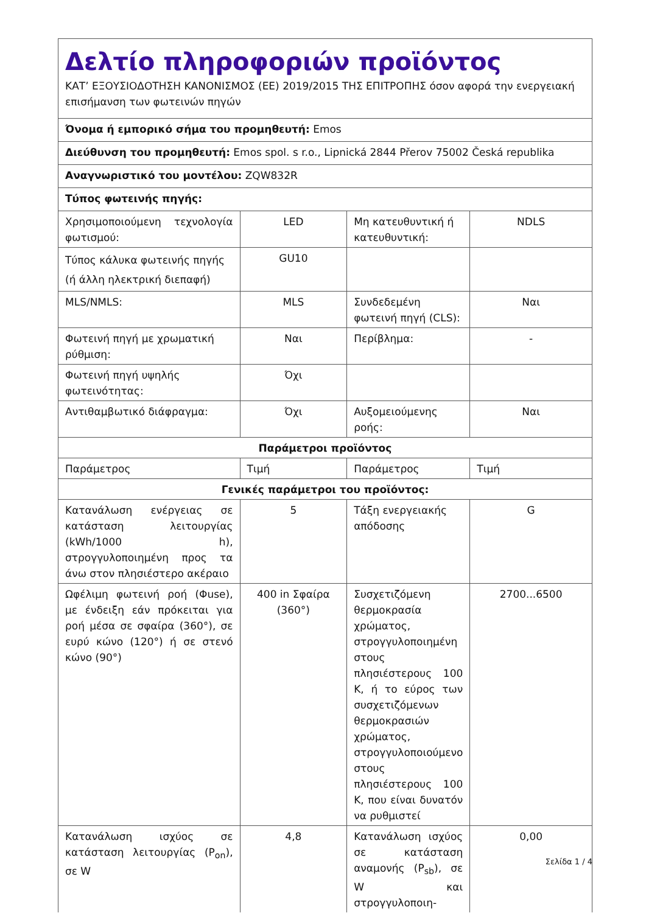| Δελτίο πληροφοριών προϊόντος ΚΑΤ’ ΕΞΟΥΣΙΟΔΟΤΗΣΗ ΚΑΝΟΝΙΣΜΟΣ (ΕΕ) 2019/2015 ΤΗΣ ΕΠΙΤΡΟΠΗΣ όσον αφορά την ενεργειακή επισήμανση των φωτεινών πηγών | | | |
| Όνομα ή εμπορικό σήμα του προμηθευτή: Emos | | | |
| Διεύθυνση του προμηθευτή: Emos spol. s r.o., Lipnická 2844 Přerov 75002 Česká republika | | | |
| Αναγνωριστικό του μοντέλου: ZQW832R | | | |
| Τύπος φωτεινής πηγής: | | | |
| Χρησιμοποιούμενη τεχνολογία φωτισμού: | LED | Μη κατευθυντική ή κατευθυντική: | NDLS |
| Τύπος κάλυκα φωτεινής πηγής (ή άλλη ηλεκτρική διεπαφή) | GU10 | | |
| MLS/NMLS: | MLS | Συνδεδεμένη φωτεινή πηγή (CLS): | Ναι |
| Φωτεινή πηγή με χρωματική ρύθμιση: | Ναι | Περίβλημα: | - |
| Φωτεινή πηγή υψηλής φωτεινότητας: | Όχι | | |
| Αντιθαμβωτικό διάφραγμα: | Όχι | Αυξομειούμενης ροής: | Ναι |
| Παράμετροι προϊόντος | | | |
| Παράμετρος | Τιμή | Παράμετρος | Τιμή |
| Γενικές παράμετροι του προϊόντος: | | | |
| Κατανάλωση ενέργειας σε κατάσταση λειτουργίας (kWh/1000 h), στρογγυλοποιημένη προς τα άνω στον πλησιέστερο ακέραιο | 5 | Τάξη ενεργειακής απόδοσης | G |
| Ωφέλιμη φωτεινή ροή (Φuse), με ένδειξη εάν πρόκειται για ροή μέσα σε σφαίρα (360°), σε ευρύ κώνο (120°) ή σε στενό κώνο (90°) | 400 in Σφαίρα (360°) | Συσχετιζόμενη θερμοκρασία χρώματος, στρογγυλοποιημένη στους πλησιέστερους 100 K, ή το εύρος των συσχετιζόμενων θερμοκρασιών χρώματος, στρογγυλοποιούμενο στους πλησιέστερους 100 K, που είναι δυνατόν να ρυθμιστεί | 2700...6500 |
| Κατανάλωση ισχύος σε κατάσταση λειτουργίας (P<sub>on</sub>), σε W | 4,8 | Κατανάλωση ισχύος σε κατάσταση αναμονής (P<sub>sb</sub>), σε W και στρογγυλοποιη- | 0,00 |
Σελίδα 1 / 4